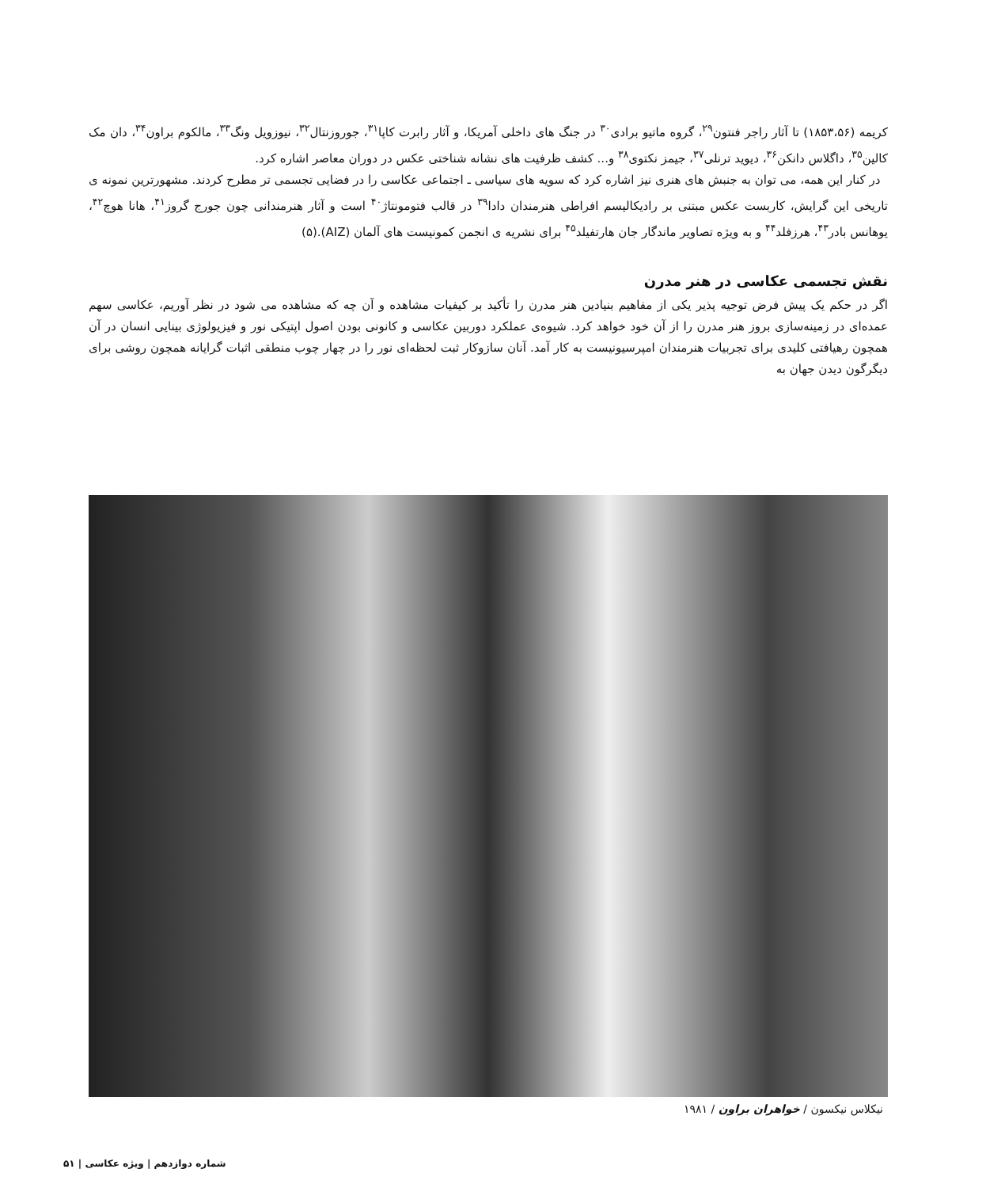کریمه (۱۸۵۳،۵۶) تا آثار راجر فنتون<sup>۲۹</sup>، گروه ماتیو برادی<sup>۳۰</sup> در جنگ های داخلی آمریکا، و آثار رابرت کاپا<sup>۳۱</sup>، جوروزنتال<sup>۳۲</sup>، نیوزویل ونگ<sup>۳۳</sup>، مالکوم براون<sup>۳۴</sup>، دان مک کالین<sup>۳۵</sup>، داگلاس دانکن<sup>۳۶</sup>، دیوید ترنلی<sup>۳۷</sup>، جیمز نکتوی<sup>۳۸</sup> و... کشف ظرفیت های نشانه شناختی عکس در دوران معاصر اشاره کرد.
در کنار این همه، می توان به جنبش های هنری نیز اشاره کرد که سویه های سیاسی ـ اجتماعی عکاسی را در فضایی تجسمی تر مطرح کردند. مشهورترین نمونه ی تاریخی این گرایش، کاربست عکس مبتنی بر رادیکالیسم افراطی هنرمندان دادا<sup>۳۹</sup> در قالب فتومونتاژ<sup>۴۰</sup> است و آثار هنرمندانی چون جورج گروز<sup>۴۱</sup>، هانا هوچ<sup>۴۲</sup>، یوهانس بادر<sup>۴۳</sup>، هرزفلد<sup>۴۴</sup> و به ویژه تصاویر ماندگار جان هارتفیلد<sup>۴۵</sup> برای نشریه ی انجمن کمونیست های آلمان (AIZ).(۵)
نقش تجسمی عکاسی در هنر مدرن
اگر در حکم یک پیش فرض توجیه پذیر یکی از مفاهیم بنیادین هنر مدرن را تأکید بر کیفیات مشاهده و آن چه که مشاهده می شود در نظر آوریم، عکاسی سهم عمده‌ای در زمینه‌سازی بروز هنر مدرن را از آن خود خواهد کرد. شیوه‌ی عملکرد دوربین عکاسی و کانونی بودن اصول اپتیکی نور و فیزیولوژی بینایی انسان در آن همچون رهیافتی کلیدی برای تجربیات هنرمندان امپرسیونیست به کار آمد. آنان سازوکار ثبت لحظه‌ای نور را در چهار چوب منطقی اثبات گرایانه همچون روشی برای دیگرگون دیدن جهان به
نیکلاس نیکسون / خواهران براون / ۱۹۸۱
شماره دوازدهم | ویژه عکاسی | ۵۱